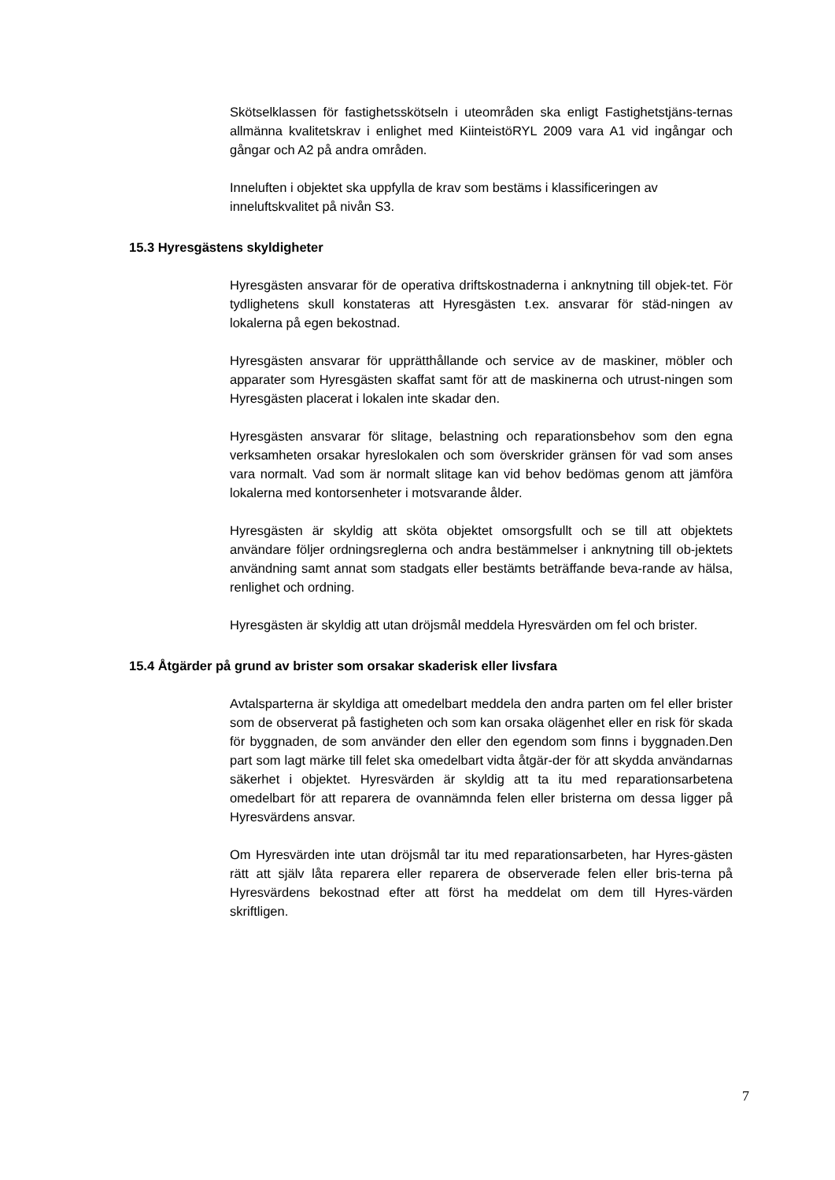Skötselklassen för fastighetsskötseln i uteområden ska enligt Fastighetstjäns-ternas allmänna kvalitetskrav i enlighet med KiinteistöRYL 2009 vara A1 vid ingångar och gångar och A2 på andra områden.
Inneluften i objektet ska uppfylla de krav som bestäms i klassificeringen av inneluftskvalitet på nivån S3.
15.3 Hyresgästens skyldigheter
Hyresgästen ansvarar för de operativa driftskostnaderna i anknytning till objek-tet. För tydlighetens skull konstateras att Hyresgästen t.ex. ansvarar för städ-ningen av lokalerna på egen bekostnad.
Hyresgästen ansvarar för upprätthållande och service av de maskiner, möbler och apparater som Hyresgästen skaffat samt för att de maskinerna och utrust-ningen som Hyresgästen placerat i lokalen inte skadar den.
Hyresgästen ansvarar för slitage, belastning och reparationsbehov som den egna verksamheten orsakar hyreslokalen och som överskrider gränsen för vad som anses vara normalt. Vad som är normalt slitage kan vid behov bedömas genom att jämföra lokalerna med kontorsenheter i motsvarande ålder.
Hyresgästen är skyldig att sköta objektet omsorgsfullt och se till att objektets användare följer ordningsreglerna och andra bestämmelser i anknytning till ob-jektets användning samt annat som stadgats eller bestämts beträffande beva-rande av hälsa, renlighet och ordning.
Hyresgästen är skyldig att utan dröjsmål meddela Hyresvärden om fel och brister.
15.4 Åtgärder på grund av brister som orsakar skaderisk eller livsfara
Avtalsparterna är skyldiga att omedelbart meddela den andra parten om fel eller brister som de observerat på fastigheten och som kan orsaka olägenhet eller en risk för skada för byggnaden, de som använder den eller den egendom som finns i byggnaden.Den part som lagt märke till felet ska omedelbart vidta åtgär-der för att skydda användarnas säkerhet i objektet. Hyresvärden är skyldig att ta itu med reparationsarbetena omedelbart för att reparera de ovannämnda felen eller bristerna om dessa ligger på Hyresvärdens ansvar.
Om Hyresvärden inte utan dröjsmål tar itu med reparationsarbeten, har Hyres-gästen rätt att själv låta reparera eller reparera de observerade felen eller bris-terna på Hyresvärdens bekostnad efter att först ha meddelat om dem till Hyres-värden skriftligen.
7